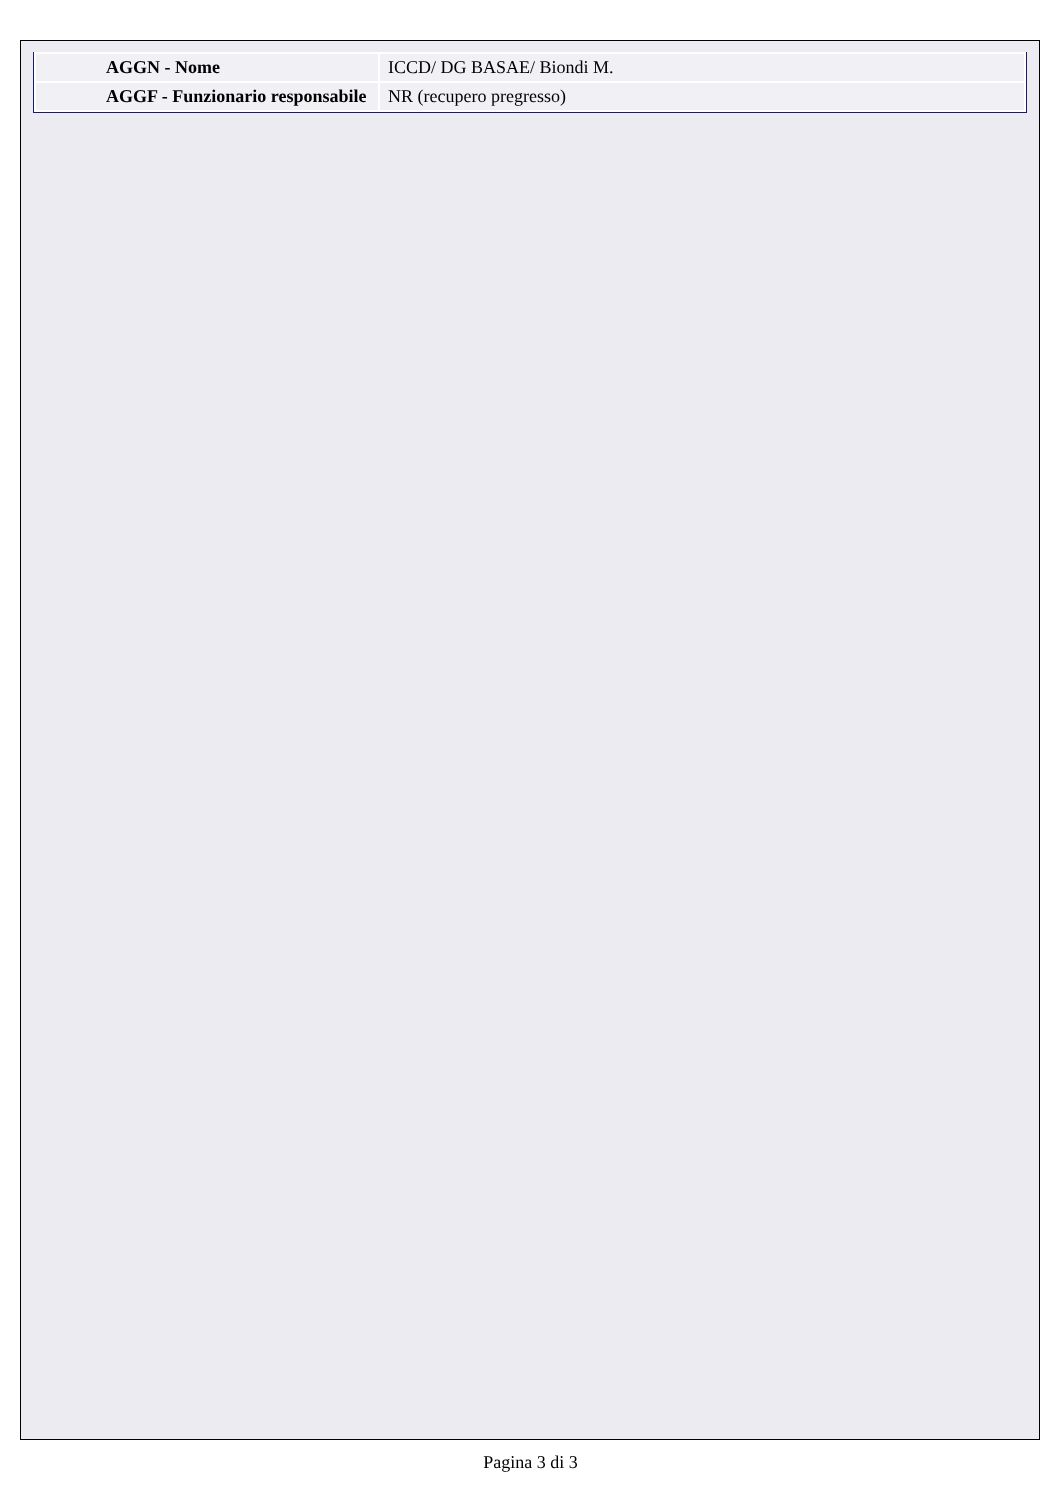| AGGN - Nome | ICCD/ DG BASAE/ Biondi M. |
| AGGF - Funzionario responsabile | NR (recupero pregresso) |
Pagina 3 di 3